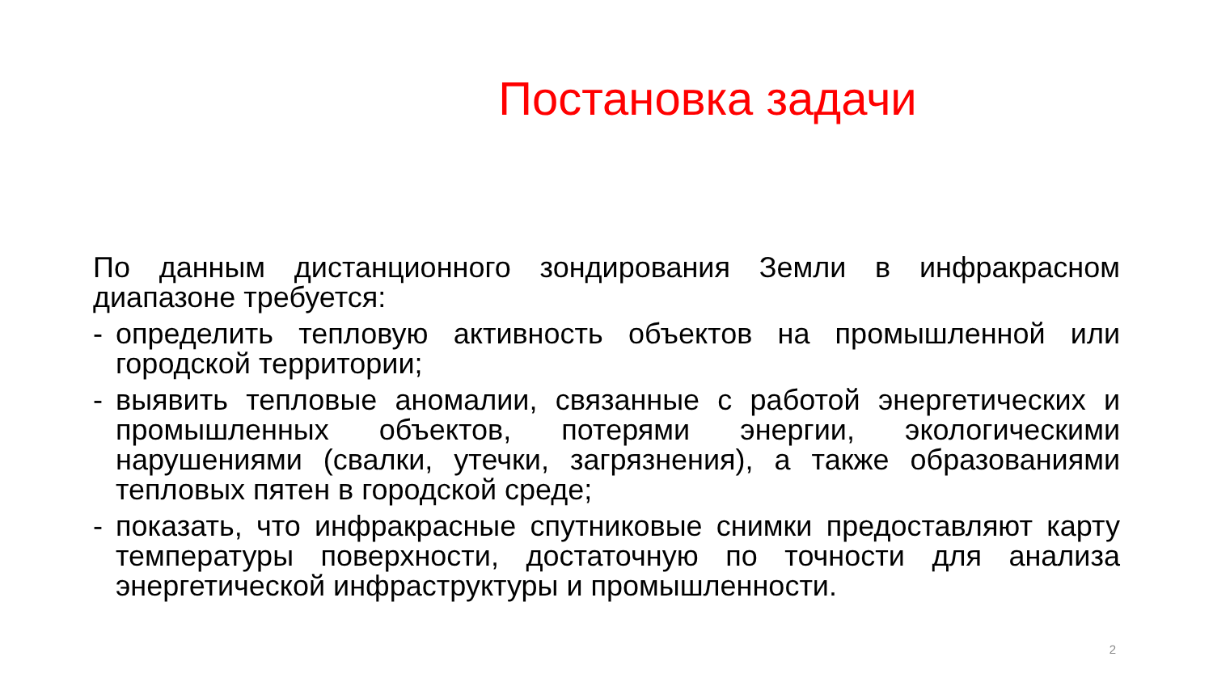Постановка задачи
По данным дистанционного зондирования Земли в инфракрасном диапазоне требуется:
- определить тепловую активность объектов на промышленной или городской территории;
- выявить тепловые аномалии, связанные с работой энергетических и промышленных объектов, потерями энергии, экологическими нарушениями (свалки, утечки, загрязнения), а также образованиями тепловых пятен в городской среде;
- показать, что инфракрасные спутниковые снимки предоставляют карту температуры поверхности, достаточную по точности для анализа энергетической инфраструктуры и промышленности.
2